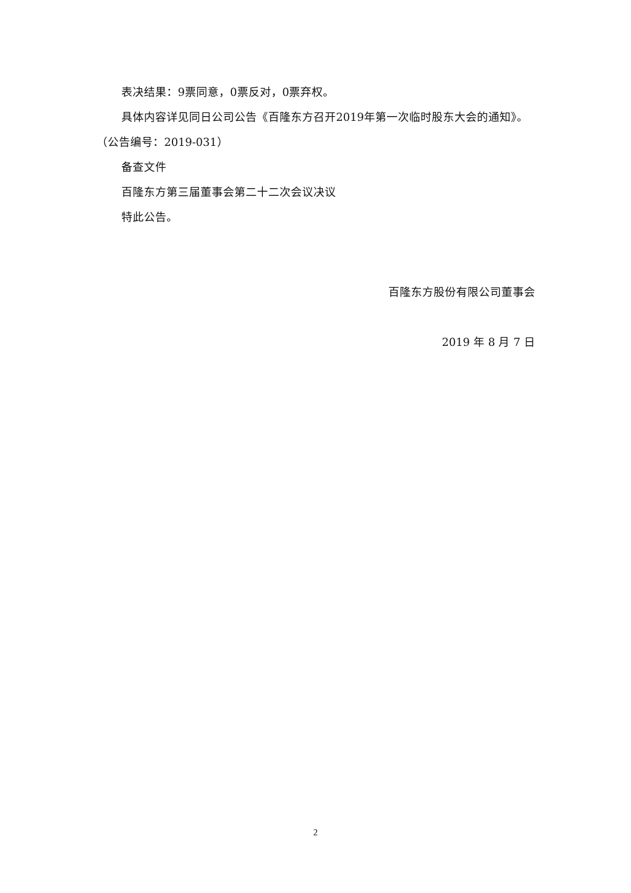表决结果：9票同意，0票反对，0票弃权。
具体内容详见同日公司公告《百隆东方召开2019年第一次临时股东大会的通知》。（公告编号：2019-031）
备查文件
百隆东方第三届董事会第二十二次会议决议
特此公告。
百隆东方股份有限公司董事会
2019 年 8 月 7 日
2